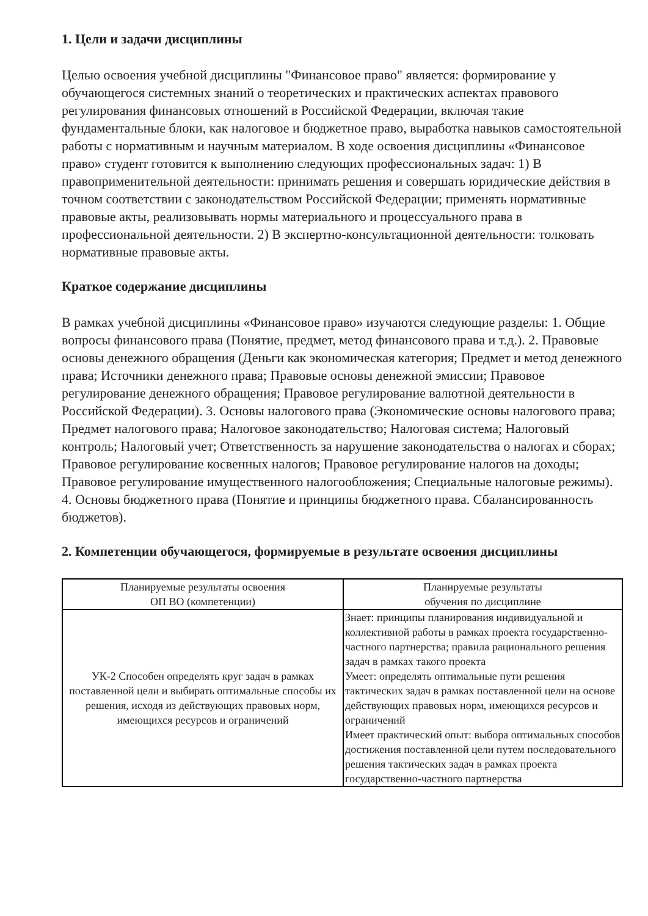1. Цели и задачи дисциплины
Целью освоения учебной дисциплины "Финансовое право" является: формирование у обучающегося системных знаний о теоретических и практических аспектах правового регулирования финансовых отношений в Российской Федерации, включая такие фундаментальные блоки, как налоговое и бюджетное право, выработка навыков самостоятельной работы с нормативным и научным материалом. В ходе освоения дисциплины «Финансовое право» студент готовится к выполнению следующих профессиональных задач: 1) В правоприменительной деятельности: принимать решения и совершать юридические действия в точном соответствии с законодательством Российской Федерации; применять нормативные правовые акты, реализовывать нормы материального и процессуального права в профессиональной деятельности. 2) В экспертно-консультационной деятельности: толковать нормативные правовые акты.
Краткое содержание дисциплины
В рамках учебной дисциплины «Финансовое право» изучаются следующие разделы: 1. Общие вопросы финансового права (Понятие, предмет, метод финансового права и т.д.). 2. Правовые основы денежного обращения (Деньги как экономическая категория; Предмет и метод денежного права; Источники денежного права; Правовые основы денежной эмиссии; Правовое регулирование денежного обращения; Правовое регулирование валютной деятельности в Российской Федерации). 3. Основы налогового права (Экономические основы налогового права; Предмет налогового права; Налоговое законодательство; Налоговая система; Налоговый контроль; Налоговый учет; Ответственность за нарушение законодательства о налогах и сборах; Правовое регулирование косвенных налогов; Правовое регулирование налогов на доходы; Правовое регулирование имущественного налогообложения; Специальные налоговые режимы). 4. Основы бюджетного права (Понятие и принципы бюджетного права. Сбалансированность бюджетов).
2. Компетенции обучающегося, формируемые в результате освоения дисциплины
| Планируемые результаты освоения ОП ВО (компетенции) | Планируемые результаты обучения по дисциплине |
| --- | --- |
| УК-2 Способен определять круг задач в рамках поставленной цели и выбирать оптимальные способы их решения, исходя из действующих правовых норм, имеющихся ресурсов и ограничений | Знает: принципы планирования индивидуальной и коллективной работы в рамках проекта государственно-частного партнерства; правила рационального решения задач в рамках такого проекта Умеет: определять оптимальные пути решения тактических задач в рамках поставленной цели на основе действующих правовых норм, имеющихся ресурсов и ограничений Имеет практический опыт: выбора оптимальных способов достижения поставленной цели путем последовательного решения тактических задач в рамках проекта государственно-частного партнерства |